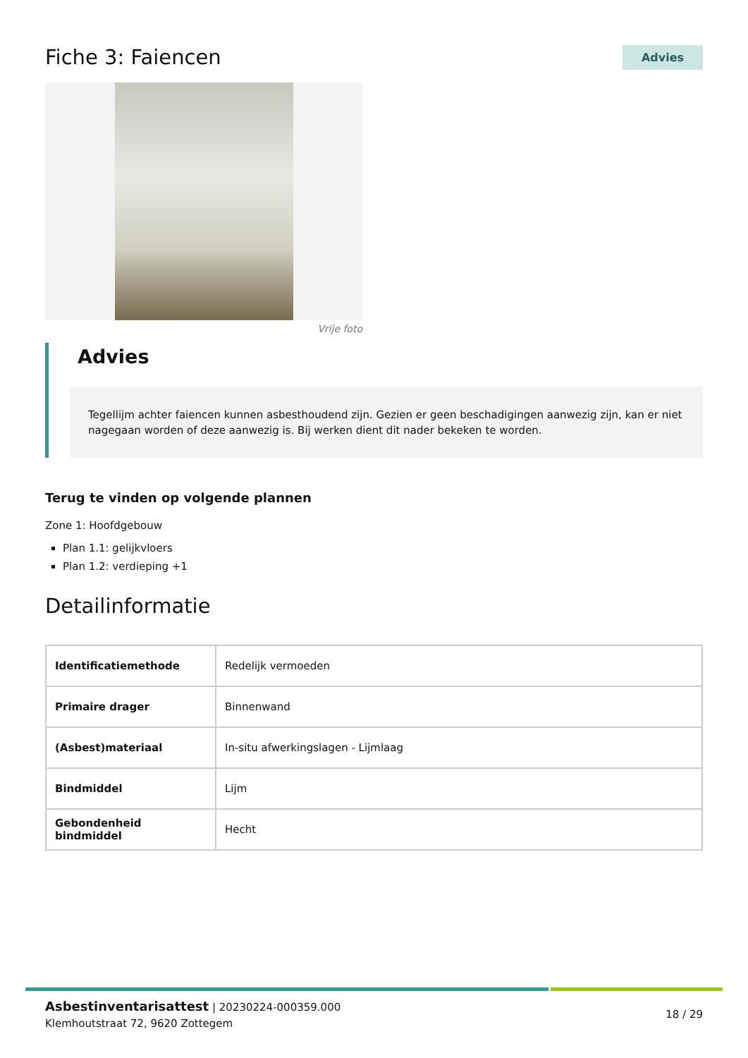Fiche 3: Faiencen
Advies
Vrije foto
Advies
Tegellijm achter faiencen kunnen asbesthoudend zijn. Gezien er geen beschadigingen aanwezig zijn, kan er niet nagegaan worden of deze aanwezig is. Bij werken dient dit nader bekeken te worden.
Terug te vinden op volgende plannen
Zone 1: Hoofdgebouw
Plan 1.1: gelijkvloers
Plan 1.2: verdieping +1
Detailinformatie
| Identificatiemethode | Redelijk vermoeden |
| Primaire drager | Binnenwand |
| (Asbest)materiaal | In-situ afwerkingslagen - Lijmlaag |
| Bindmiddel | Lijm |
| Gebondenheid bindmiddel | Hecht |
Asbestinventarisattest | 20230224-000359.000
Klemhoutstraat 72, 9620 Zottegem
18 / 29